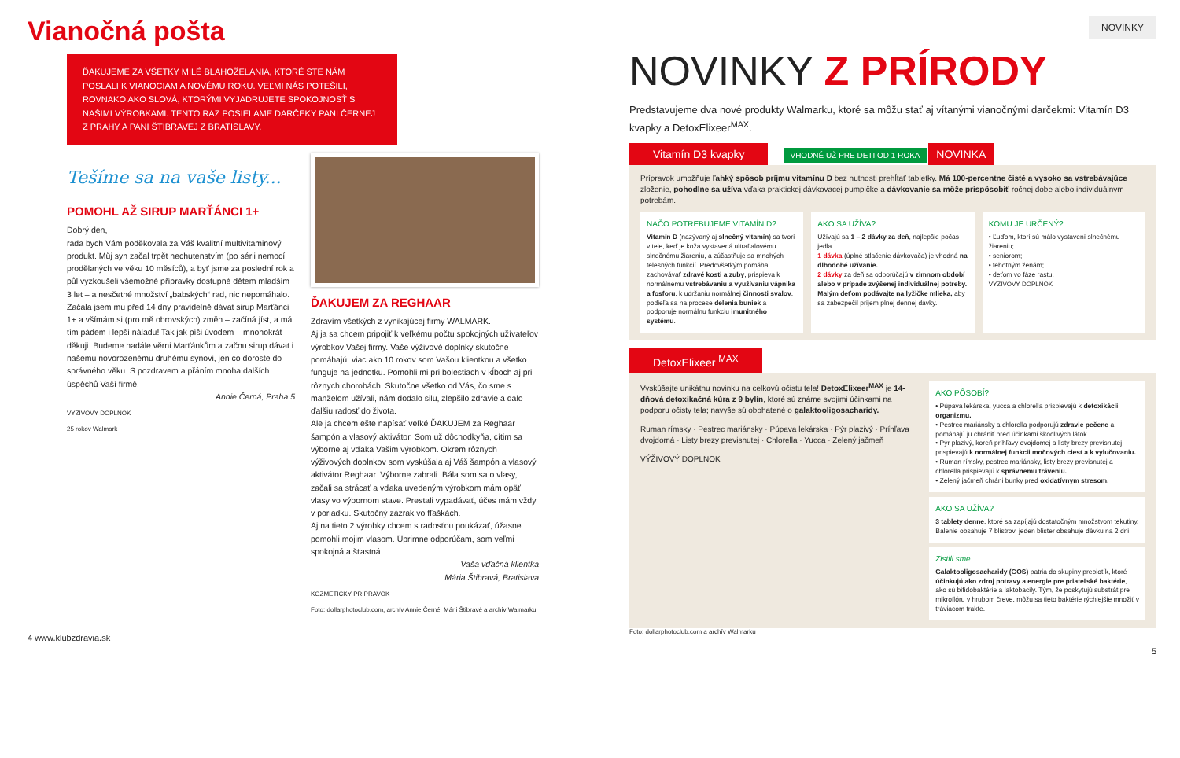Vianočná pošta
ĎAKUJEME ZA VŠETKY MILÉ BLAHOŽELANIA, KTORÉ STE NÁM POSLALI K VIANOCIAM A NOVÉMU ROKU. VEĽMI NÁS POTEŠILI, ROVNAKO AKO SLOVÁ, KTORÝMI VYJADRUJETE SPOKOJNOSŤ S NAŠIMI VÝROBKAMI. TENTO RAZ POSIELAME DARČEKY PANI ČERNEJ Z PRAHY A PANI ŠTIBRAVEJ Z BRATISLAVY.
Tešíme sa na vaše listy...
POMOHL AŽ SIRUP MARŤÁNCI 1+
Dobrý den,
rada bych Vám poděkovala za Váš kvalitní multivitaminový produkt. Můj syn začal trpět nechutenstvím (po sérii nemocí prodělaných ve věku 10 měsíců), a byť jsme za poslední rok a půl vyzkoušeli všemožné přípravky dostupné dětem mladším 3 let – a nesčetné množství „babských“ rad, nic nepomáhalo. Začala jsem mu před 14 dny pravidelně dávat sirup Marťánci 1+ a všímám si (pro mě obrovských) změn – začíná jíst, a má tím pádem i lepší náladu! Tak jak píši úvodem – mnohokrát děkuji. Budeme nadále věrni Marťánkům a začnu sirup dávat i našemu novorozenému druhému synovi, jen co doroste do správného věku. S pozdravem a přáním mnoha dalších úspěchů Vaší firmě,
Annie Černá, Praha 5
VÝŽIVOVÝ DOPLNOK
25 rokov Walmark
ĎAKUJEM ZA REGHAAR
Zdravím všetkých z vynikajúcej firmy WALMARK.
Aj ja sa chcem pripojiť k veľkému počtu spokojných užívateľov výrobkov Vašej firmy. Vaše výživové doplnky skutočne pomáhajú; viac ako 10 rokov som Vašou klientkou a všetko funguje na jednotku. Pomohli mi pri bolestiach v kĺboch aj pri rôznych chorobách. Skutočne všetko od Vás, čo sme s manželom užívali, nám dodalo silu, zlepšilo zdravie a dalo ďalšiu radosť do života.
Ale ja chcem ešte napísať veľké ĎAKUJEM za Reghaar šampón a vlasový aktivátor. Som už dôchodkyňa, cítim sa výborne aj vďaka Vašim výrobkom. Okrem rôznych výživových doplnkov som vyskúšala aj Váš šampón a vlasový aktivátor Reghaar. Výborne zabrali. Bála som sa o vlasy, začali sa strácať a vďaka uvedeným výrobkom mám opäť vlasy vo výbornom stave. Prestali vypadávať, účes mám vždy v poriadku. Skutočný zázrak vo fľaškách.
Aj na tieto 2 výrobky chcem s radosťou poukázať, úžasne pomohli mojim vlasom. Úprimne odporúčam, som veľmi spokojná a šťastná.
Vaša vďačná klientka
Mária Štibravá, Bratislava
KOZMETICKÝ PRÍPRAVOK
Foto: dollarphotoclub.com, archív Annie Černé, Márii Štibravé a archív Walmarku
4 www.klubzdravia.sk
NOVINKY
NOVINKY Z PRÍRODY
Predstavujeme dva nové produkty Walmarku, ktoré sa môžu stať aj vítanými vianočnými darčekmi: Vitamín D3 kvapky a DetoxElixeer<sup>MAX</sup>.
Vitamín D3 kvapky VHODNÉ UŽ PRE DETI OD 1 ROKA NOVINKA
Prípravok umožňuje ľahký spôsob príjmu vitamínu D bez nutnosti prehĺtať tabletky. Má 100-percentne čisté a vysoko sa vstrebávajúce zloženie, pohodlne sa užíva vďaka praktickej dávkovacej pumpičke a dávkovanie sa môže prispôsobiť ročnej dobe alebo individuálnym potrebám.
NAČO POTREBUJEME VITAMÍN D?
Vitamín D (nazývaný aj slnečný vitamín) sa tvorí v tele, keď je koža vystavená ultrafialovému slnečnému žiareniu, a zúčastňuje sa mnohých telesných funkcií. Predovšetkým pomáha zachovávať zdravé kosti a zuby, prispieva k normálnemu vstrebávaniu a využívaniu vápnika a fosforu, k udržaniu normálnej činnosti svalov, podieľa sa na procese delenia buniek a podporuje normálnu funkciu imunitného systému.
AKO SA UŽÍVA?
Užívajú sa 1 – 2 dávky za deň, najlepšie počas jedla.
1 dávka (úplné stlačenie dávkovača) je vhodná na dlhodobé užívanie.
2 dávky za deň sa odporúčajú v zimnom období alebo v prípade zvýšenej individuálnej potreby.
Malým deťom podávajte na lyžičke mlieka, aby sa zabezpečil príjem plnej dennej dávky.
KOMU JE URČENÝ?
• Ľuďom, ktorí sú málo vystavení slnečnému žiareniu;
• seniorom;
• tehotným ženám;
• deťom vo fáze rastu.
VÝŽIVOVÝ DOPLNOK
DetoxElixeer <sup>MAX</sup>
Vyskúšajte unikátnu novinku na celkovú očistu tela! DetoxElixeer<sup>MAX</sup> je 14-dňová detoxikačná kúra z 9 bylín, ktoré sú známe svojimi účinkami na podporu očisty tela; navyše sú obohatené o galaktooligosacharidy.
Ruman rímsky · Pestrec mariánsky · Púpava lekárska · Pýr plazivý · Príhľava dvojdomá · Listy brezy previsnutej · Chlorella · Yucca · Zelený jačmeň
VÝŽIVOVÝ DOPLNOK
AKO PÔSOBÍ?
• Púpava lekárska, yucca a chlorella prispievajú k detoxikácii organizmu.
• Pestrec mariánsky a chlorella podporujú zdravie pečene a pomáhajú ju chrániť pred účinkami škodlivých látok.
• Pýr plazivý, koreň príhľavy dvojdomej a listy brezy previsnutej prispievajú k normálnej funkcii močových ciest a k vylučovaniu.
• Ruman rímsky, pestrec mariánsky, listy brezy previsnutej a chlorella prispievajú k správnemu tráveniu.
• Zelený jačmeň chráni bunky pred oxidatívnym stresom.
AKO SA UŽÍVA?
3 tablety denne, ktoré sa zapíjajú dostatočným množstvom tekutiny.
Balenie obsahuje 7 blistrov, jeden blister obsahuje dávku na 2 dni.
Zistili sme
Galaktooligosacharidy (GOS) patria do skupiny prebiotík, ktoré účinkujú ako zdroj potravy a energie pre priateľské baktérie, ako sú bifidobaktérie a laktobacily. Tým, že poskytujú substrát pre mikroflóru v hrubom čreve, môžu sa tieto baktérie rýchlejšie množiť v tráviacom trakte.
Foto: dollarphotoclub.com a archív Walmarku
5